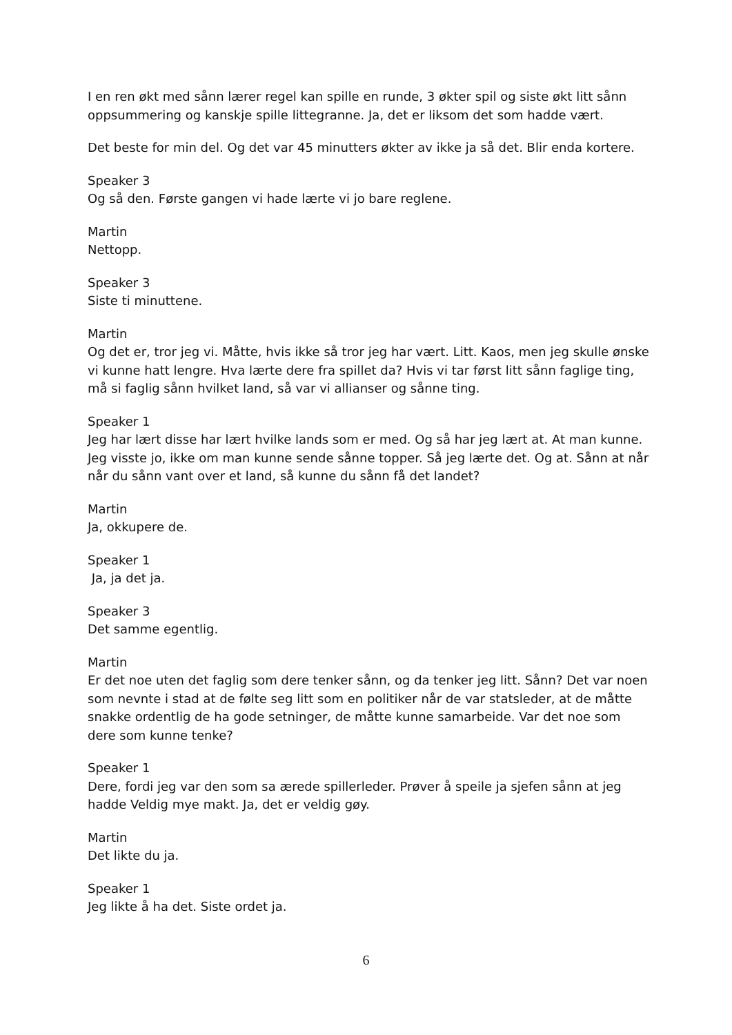I en ren økt med sånn lærer regel kan spille en runde, 3 økter spil og siste økt litt sånn oppsummering og kanskje spille littegranne. Ja, det er liksom det som hadde vært.
Det beste for min del. Og det var 45 minutters økter av ikke ja så det. Blir enda kortere.
Speaker 3
Og så den. Første gangen vi hade lærte vi jo bare reglene.
Martin
Nettopp.
Speaker 3
Siste ti minuttene.
Martin
Og det er, tror jeg vi. Måtte, hvis ikke så tror jeg har vært. Litt. Kaos, men jeg skulle ønske vi kunne hatt lengre. Hva lærte dere fra spillet da? Hvis vi tar først litt sånn faglige ting, må si faglig sånn hvilket land, så var vi allianser og sånne ting.
Speaker 1
Jeg har lært disse har lært hvilke lands som er med. Og så har jeg lært at. At man kunne. Jeg visste jo, ikke om man kunne sende sånne topper. Så jeg lærte det. Og at. Sånn at når når du sånn vant over et land, så kunne du sånn få det landet?
Martin
Ja, okkupere de.
Speaker 1
Ja, ja det ja.
Speaker 3
Det samme egentlig.
Martin
Er det noe uten det faglig som dere tenker sånn, og da tenker jeg litt. Sånn? Det var noen som nevnte i stad at de følte seg litt som en politiker når de var statsleder, at de måtte snakke ordentlig de ha gode setninger, de måtte kunne samarbeide. Var det noe som dere som kunne tenke?
Speaker 1
Dere, fordi jeg var den som sa ærede spillerleder. Prøver å speile ja sjefen sånn at jeg hadde Veldig mye makt. Ja, det er veldig gøy.
Martin
Det likte du ja.
Speaker 1
Jeg likte å ha det. Siste ordet ja.
6